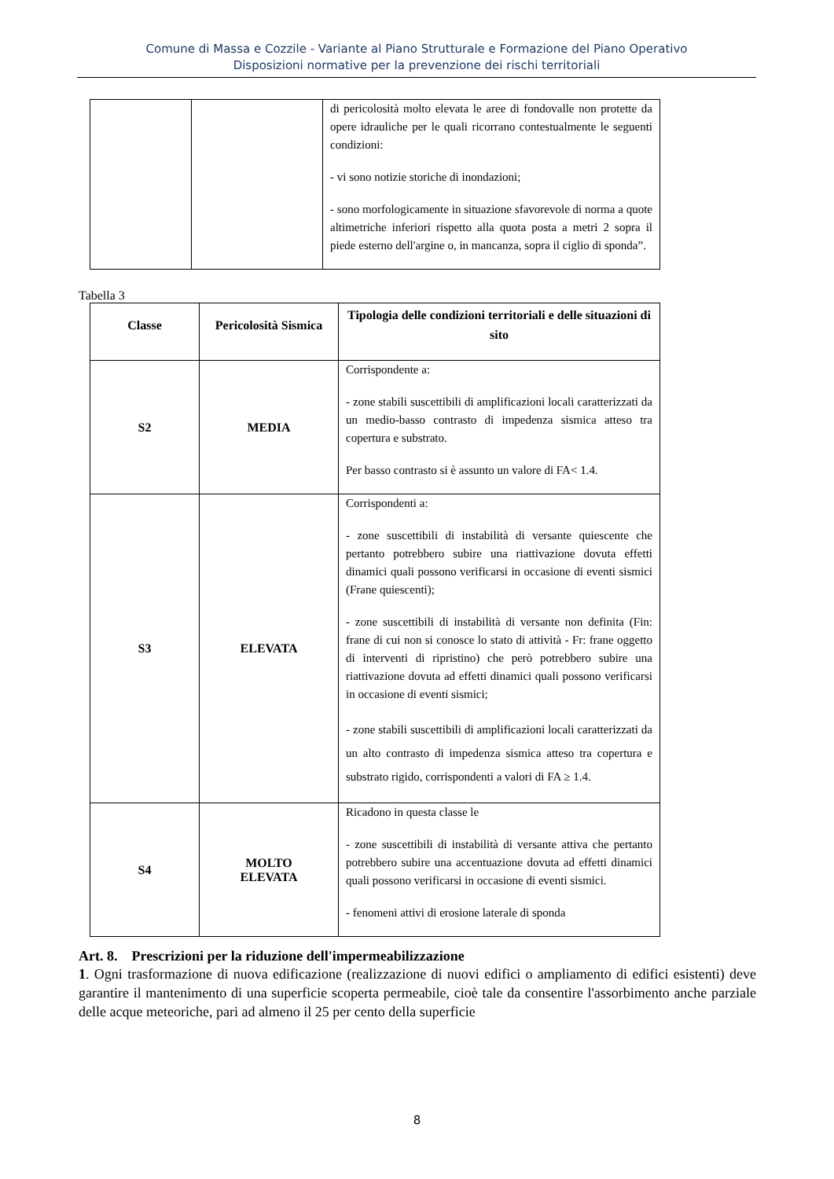Comune di Massa e Cozzile - Variante al Piano Strutturale e Formazione del Piano Operativo
Disposizioni normative per la prevenzione dei rischi territoriali
| | | di pericolosità molto elevata le aree di fondovalle non protette da opere idrauliche per le quali ricorrano contestualmente le seguenti condizioni: - vi sono notizie storiche di inondazioni; - sono morfologicamente in situazione sfavorevole di norma a quote altimetriche inferiori rispetto alla quota posta a metri 2 sopra il piede esterno dell'argine o, in mancanza, sopra il ciglio di sponda”. |
Tabella 3
| Classe | Pericolosità Sismica | Tipologia delle condizioni territoriali e delle situazioni di sito |
| --- | --- | --- |
| S2 | MEDIA | Corrispondente a: - zone stabili suscettibili di amplificazioni locali caratterizzati da un medio-basso contrasto di impedenza sismica atteso tra copertura e substrato. Per basso contrasto si è assunto un valore di FA< 1.4. |
| S3 | ELEVATA | Corrispondenti a: - zone suscettibili di instabilità di versante quiescente che pertanto potrebbero subire una riattivazione dovuta effetti dinamici quali possono verificarsi in occasione di eventi sismici (Frane quiescenti); - zone suscettibili di instabilità di versante non definita (Fin: frane di cui non si conosce lo stato di attività - Fr: frane oggetto di interventi di ripristino) che però potrebbero subire una riattivazione dovuta ad effetti dinamici quali possono verificarsi in occasione di eventi sismici; - zone stabili suscettibili di amplificazioni locali caratterizzati da un alto contrasto di impedenza sismica atteso tra copertura e substrato rigido, corrispondenti a valori di FA ≥ 1.4. |
| S4 | MOLTO ELEVATA | Ricadono in questa classe le - zone suscettibili di instabilità di versante attiva che pertanto potrebbero subire una accentuazione dovuta ad effetti dinamici quali possono verificarsi in occasione di eventi sismici. - fenomeni attivi di erosione laterale di sponda |
Art. 8. Prescrizioni per la riduzione dell'impermeabilizzazione
1. Ogni trasformazione di nuova edificazione (realizzazione di nuovi edifici o ampliamento di edifici esistenti) deve garantire il mantenimento di una superficie scoperta permeabile, cioè tale da consentire l'assorbimento anche parziale delle acque meteoriche, pari ad almeno il 25 per cento della superficie
8